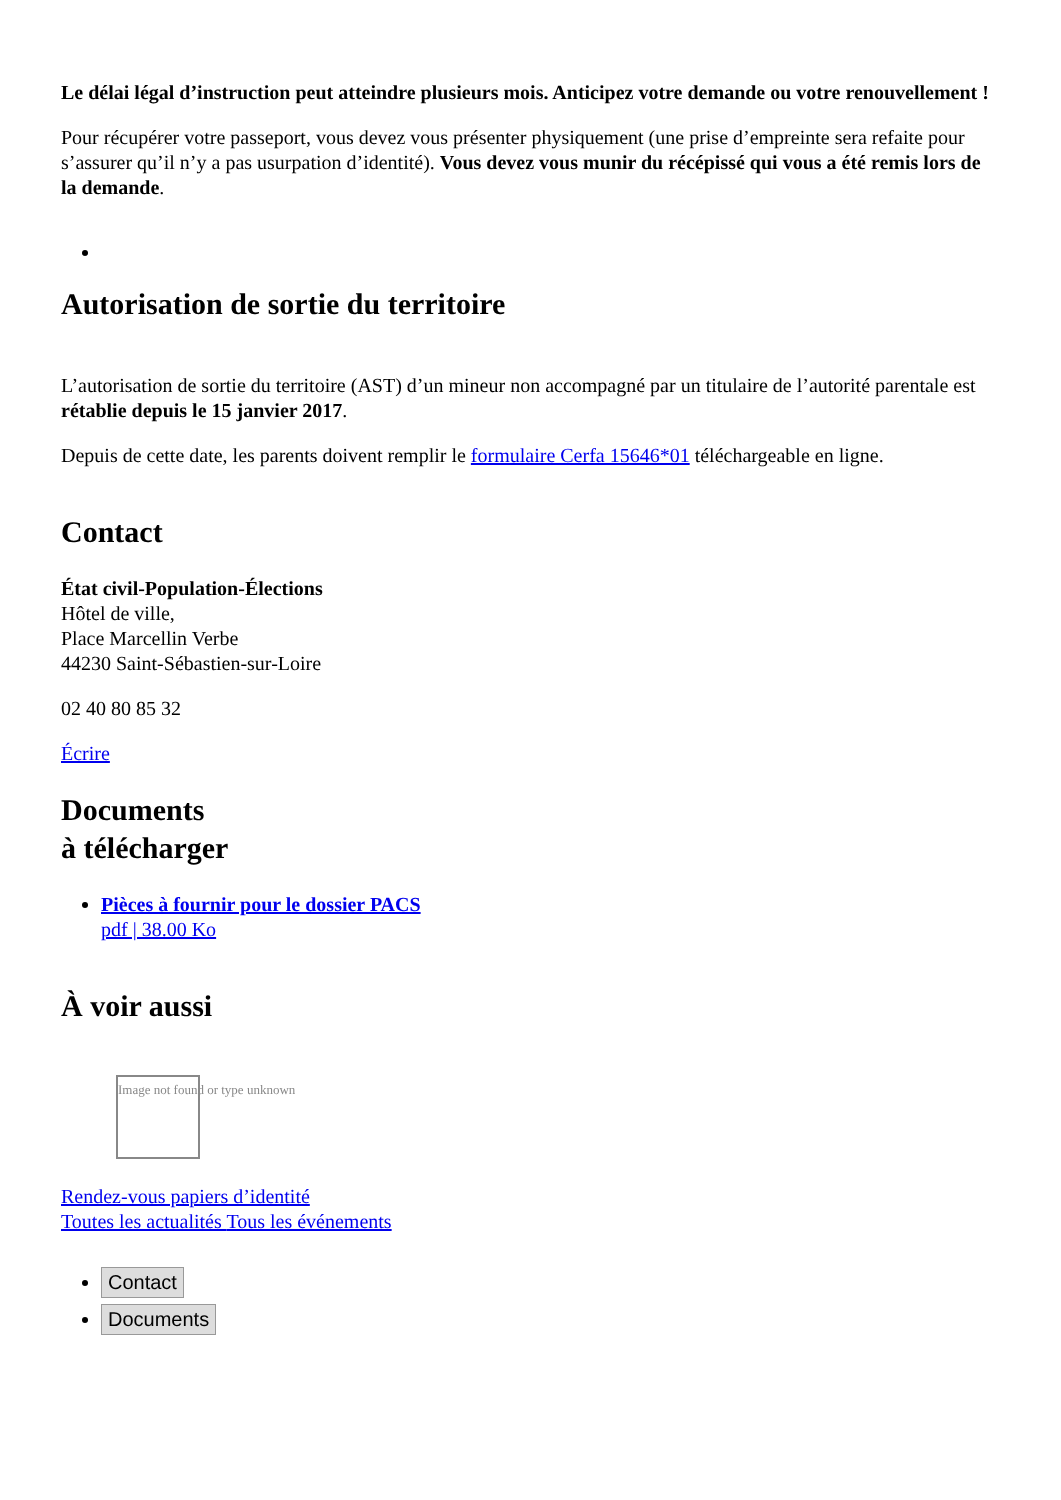Le délai légal d’instruction peut atteindre plusieurs mois. Anticipez votre demande ou votre renouvellement !
Pour récupérer votre passeport, vous devez vous présenter physiquement (une prise d’empreinte sera refaite pour s’assurer qu’il n’y a pas usurpation d’identité). Vous devez vous munir du récépissé qui vous a été remis lors de la demande.
Autorisation de sortie du territoire
L’autorisation de sortie du territoire (AST) d’un mineur non accompagné par un titulaire de l’autorité parentale est rétablie depuis le 15 janvier 2017.
Depuis de cette date, les parents doivent remplir le formulaire Cerfa 15646*01 téléchargeable en ligne.
Contact
État civil-Population-Élections
Hôtel de ville,
Place Marcellin Verbe
44230 Saint-Sébastien-sur-Loire
02 40 80 85 32
Écrire
Documents
à télécharger
Pièces à fournir pour le dossier PACS
pdf | 38.00 Ko
À voir aussi
Image not found or type unknown
Rendez-vous papiers d’identité
Toutes les actualités Tous les événements
Contact
Documents